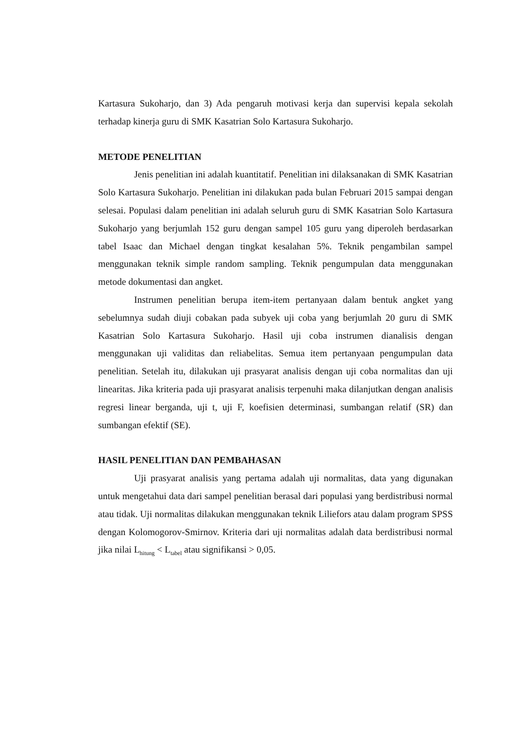Kartasura Sukoharjo, dan 3) Ada pengaruh motivasi kerja dan supervisi kepala sekolah terhadap kinerja guru di SMK Kasatrian Solo Kartasura Sukoharjo.
METODE PENELITIAN
Jenis penelitian ini adalah kuantitatif. Penelitian ini dilaksanakan di SMK Kasatrian Solo Kartasura Sukoharjo. Penelitian ini dilakukan pada bulan Februari 2015 sampai dengan selesai. Populasi dalam penelitian ini adalah seluruh guru di SMK Kasatrian Solo Kartasura Sukoharjo yang berjumlah 152 guru dengan sampel 105 guru yang diperoleh berdasarkan tabel Isaac dan Michael dengan tingkat kesalahan 5%. Teknik pengambilan sampel menggunakan teknik simple random sampling. Teknik pengumpulan data menggunakan metode dokumentasi dan angket.
Instrumen penelitian berupa item-item pertanyaan dalam bentuk angket yang sebelumnya sudah diuji cobakan pada subyek uji coba yang berjumlah 20 guru di SMK Kasatrian Solo Kartasura Sukoharjo. Hasil uji coba instrumen dianalisis dengan menggunakan uji validitas dan reliabelitas. Semua item pertanyaan pengumpulan data penelitian. Setelah itu, dilakukan uji prasyarat analisis dengan uji coba normalitas dan uji linearitas. Jika kriteria pada uji prasyarat analisis terpenuhi maka dilanjutkan dengan analisis regresi linear berganda, uji t, uji F, koefisien determinasi, sumbangan relatif (SR) dan sumbangan efektif (SE).
HASIL PENELITIAN DAN PEMBAHASAN
Uji prasyarat analisis yang pertama adalah uji normalitas, data yang digunakan untuk mengetahui data dari sampel penelitian berasal dari populasi yang berdistribusi normal atau tidak. Uji normalitas dilakukan menggunakan teknik Liliefors atau dalam program SPSS dengan Kolomogorov-Smirnov. Kriteria dari uji normalitas adalah data berdistribusi normal jika nilai L<sub>hitung</sub> < L<sub>tabel</sub> atau signifikansi > 0,05.